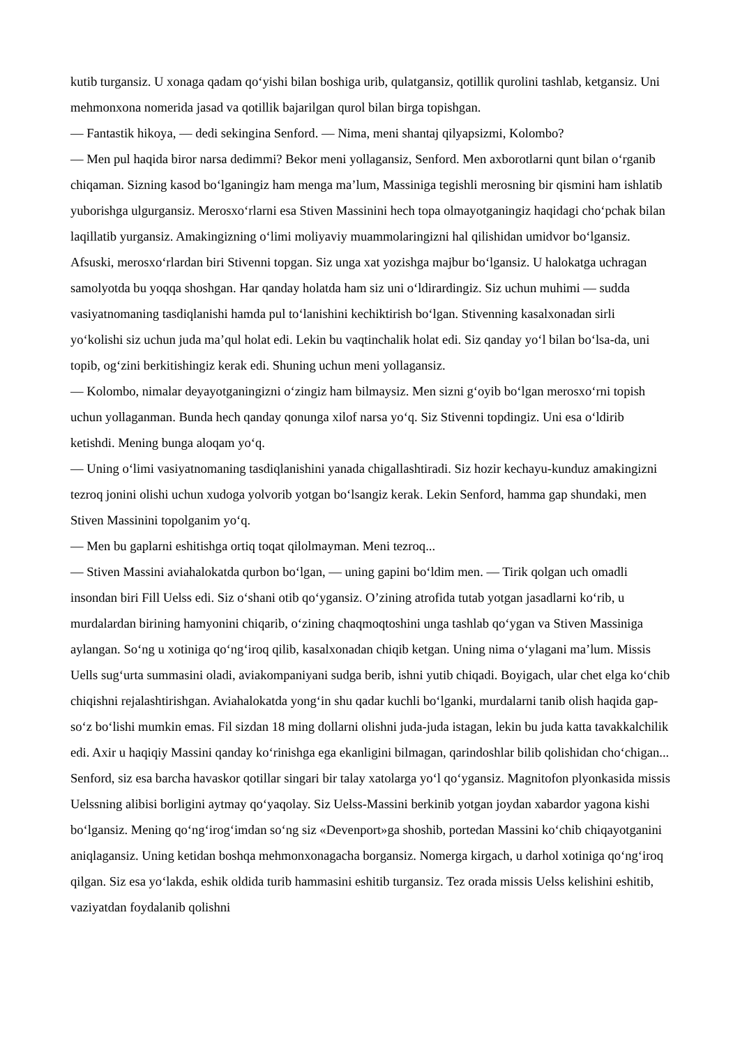kutib turgansiz. U xonaga qadam qo‘yishi bilan boshiga urib, qulatgansiz, qotillik qurolini tashlab, ketgansiz. Uni mehmonxona nomerida jasad va qotillik bajarilgan qurol bilan birga topishgan.
— Fantastik hikoya, — dedi sekingina Senford. — Nima, meni shantaj qilyapsizmi, Kolombo?
— Men pul haqida biror narsa dedimmi? Bekor meni yollagansiz, Senford. Men axborotlarni qunt bilan o‘rganib chiqaman. Sizning kasod bo‘lganingiz ham menga ma’lum, Massiniga tegishli merosning bir qismini ham ishlatib yuborishga ulgurgansiz. Merosxo‘rlarni esa Stiven Massinini hech topa olmayotganingiz haqidagi cho‘pchak bilan laqillatib yurgansiz. Amakingizning o‘limi moliyaviy muammolaringizni hal qilishidan umidvor bo‘lgansiz. Afsuski, merosxo‘rlardan biri Stivenni topgan. Siz unga xat yozishga majbur bo‘lgansiz. U halokatga uchragan samolyotda bu yoqqa shoshgan. Har qanday holatda ham siz uni o‘ldirardingiz. Siz uchun muhimi — sudda vasiyatnomaning tasdiqlanishi hamda pul to‘lanishini kechiktirish bo‘lgan. Stivenning kasalxonadan sirli yo‘kolishi siz uchun juda ma’qul holat edi. Lekin bu vaqtinchalik holat edi. Siz qanday yo‘l bilan bo‘lsa-da, uni topib, og‘zini berkitishingiz kerak edi. Shuning uchun meni yollagansiz.
— Kolombo, nimalar deyayotganingizni o‘zingiz ham bilmaysiz. Men sizni g‘oyib bo‘lgan merosxo‘rni topish uchun yollaganman. Bunda hech qanday qonunga xilof narsa yo‘q. Siz Stivenni topdingiz. Uni esa o‘ldirib ketishdi. Mening bunga aloqam yo‘q.
— Uning o‘limi vasiyatnomaning tasdiqlanishini yanada chigallashtiradi. Siz hozir kechayu-kunduz amakingizni tezroq jonini olishi uchun xudoga yolvorib yotgan bo‘lsangiz kerak. Lekin Senford, hamma gap shundaki, men Stiven Massinini topolganim yo‘q.
— Men bu gaplarni eshitishga ortiq toqat qilolmayman. Meni tezroq...
— Stiven Massini aviahalokatda qurbon bo‘lgan, — uning gapini bo‘ldim men. — Tirik qolgan uch omadli insondan biri Fill Uelss edi. Siz o‘shani otib qo‘ygansiz. O’zining atrofida tutab yotgan jasadlarni ko‘rib, u murdalardan birining hamyonini chiqarib, o‘zining chaqmoqtoshini unga tashlab qo‘ygan va Stiven Massiniga aylangan. So‘ng u xotiniga qo‘ng‘iroq qilib, kasalxonadan chiqib ketgan. Uning nima o‘ylagani ma’lum. Missis Uells sug‘urta summasini oladi, aviakompaniyani sudga berib, ishni yutib chiqadi. Boyigach, ular chet elga ko‘chib chiqishni rejalashtirishgan. Aviahalokatda yong‘in shu qadar kuchli bo‘lganki, murdalarni tanib olish haqida gap-so‘z bo‘lishi mumkin emas. Fil sizdan 18 ming dollarni olishni juda-juda istagan, lekin bu juda katta tavakkalchilik edi. Axir u haqiqiy Massini qanday ko‘rinishga ega ekanligini bilmagan, qarindoshlar bilib qolishidan cho‘chigan... Senford, siz esa barcha havaskor qotillar singari bir talay xatolarga yo‘l qo‘ygansiz. Magnitofon plyonkasida missis Uelssning alibisi borligini aytmay qo‘yaqolay. Siz Uelss-Massini berkinib yotgan joydan xabardor yagona kishi bo‘lgansiz. Mening qo‘ng‘irog‘imdan so‘ng siz «Devenport»ga shoshib, portedan Massini ko‘chib chiqayotganini aniqlagansiz. Uning ketidan boshqa mehmonxonagacha borgansiz. Nomerga kirgach, u darhol xotiniga qo‘ng‘iroq qilgan. Siz esa yo‘lakda, eshik oldida turib hammasini eshitib turgansiz. Tez orada missis Uelss kelishini eshitib, vaziyatdan foydalanib qolishni